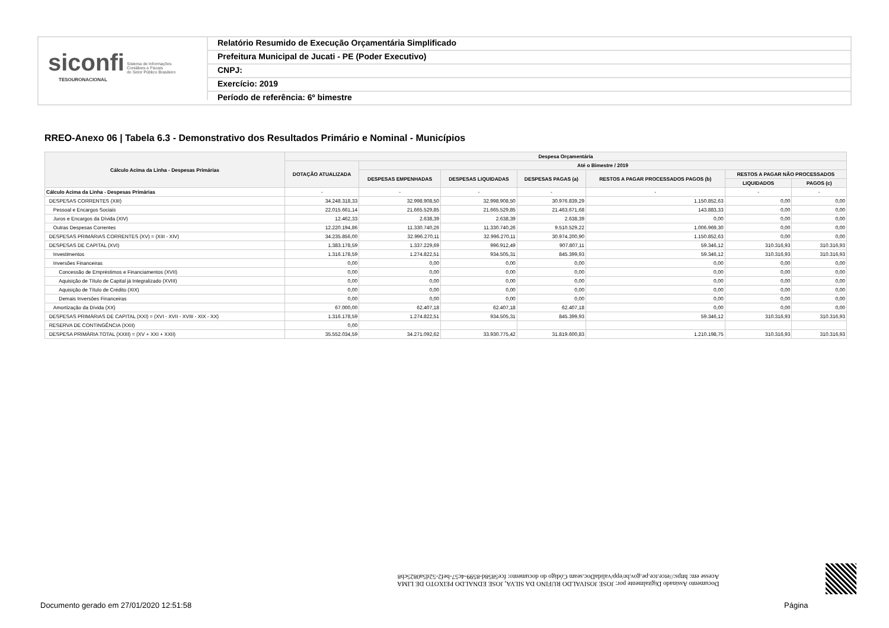siconfi Sistema de Informações
Contábeis e Fiscais
do Setor Público Brasileiro
TESOURONACIONAL
Relatório Resumido de Execução Orçamentária Simplificado
Prefeitura Municipal de Jucati - PE (Poder Executivo)
CNPJ:
Exercício: 2019
Período de referência: 6º bimestre
RREO-Anexo 06 | Tabela 6.3 - Demonstrativo dos Resultados Primário e Nominal - Municípios
| Cálculo Acima da Linha - Despesas Primárias | Despesa Orçamentária | | | | | | |
| --- | --- | --- | --- | --- | --- | --- | --- |
| | DOTAÇÃO ATUALIZADA | Até o Bimestre / 2019 | | | | | |
| | | DESPESAS EMPENHADAS | DESPESAS LIQUIDADAS | DESPESAS PAGAS (a) | RESTOS A PAGAR PROCESSADOS PAGOS (b) | RESTOS A PAGAR NÃO PROCESSADOS | |
| | | | | | | LIQUIDADOS | PAGOS (c) |
| Cálculo Acima da Linha - Despesas Primárias | - | - | - | - | - | - | - |
| DESPESAS CORRENTES (XIII) | 34.248.318,33 | 32.998.908,50 | 32.998.908,50 | 30.976.839,29 | 1.150.852,63 | 0,00 | 0,00 |
| Pessoal e Encargos Sociais | 22.015.661,14 | 21.665.529,85 | 21.665.529,85 | 21.463.671,68 | 143.883,33 | 0,00 | 0,00 |
| Juros e Encargos da Dívida (XIV) | 12.462,33 | 2.638,39 | 2.638,39 | 2.638,39 | 0,00 | 0,00 | 0,00 |
| Outras Despesas Correntes | 12.220.194,86 | 11.330.740,26 | 11.330.740,26 | 9.510.529,22 | 1.006.969,30 | 0,00 | 0,00 |
| DESPESAS PRIMÁRIAS CORRENTES (XV) = (XIII - XIV) | 34.235.856,00 | 32.996.270,11 | 32.996.270,11 | 30.974.200,90 | 1.150.852,63 | 0,00 | 0,00 |
| DESPESAS DE CAPITAL (XVI) | 1.383.178,59 | 1.337.229,69 | 996.912,49 | 907.807,11 | 59.346,12 | 310.316,93 | 310.316,93 |
| Investimentos | 1.316.178,59 | 1.274.822,51 | 934.505,31 | 845.399,93 | 59.346,12 | 310.316,93 | 310.316,93 |
| Inversões Financeiras | 0,00 | 0,00 | 0,00 | 0,00 | 0,00 | 0,00 | 0,00 |
| Concessão de Empréstimos e Financiamentos (XVII) | 0,00 | 0,00 | 0,00 | 0,00 | 0,00 | 0,00 | 0,00 |
| Aquisição de Título de Capital já Integralizado (XVIII) | 0,00 | 0,00 | 0,00 | 0,00 | 0,00 | 0,00 | 0,00 |
| Aquisição de Título de Crédito (XIX) | 0,00 | 0,00 | 0,00 | 0,00 | 0,00 | 0,00 | 0,00 |
| Demais Inversões Financeiras | 0,00 | 0,00 | 0,00 | 0,00 | 0,00 | 0,00 | 0,00 |
| Amortização da Dívida (XX) | 67.000,00 | 62.407,18 | 62.407,18 | 62.407,18 | 0,00 | 0,00 | 0,00 |
| DESPESAS PRIMÁRIAS DE CAPITAL (XXI) = (XVI - XVII - XVIII - XIX - XX) | 1.316.178,59 | 1.274.822,51 | 934.505,31 | 845.399,93 | 59.346,12 | 310.316,93 | 310.316,93 |
| RESERVA DE CONTINGÊNCIA (XXII) | 0,00 | | | | | | |
| DESPESA PRIMÁRIA TOTAL (XXIII) = (XV + XXI + XXII) | 35.552.034,59 | 34.271.092,62 | 33.930.775,42 | 31.819.600,83 | 1.210.198,75 | 310.316,93 | 310.316,93 |
Documento Assinado Digitalmente por: JOSE JOSIVALDO RUFINO DA SILVA, JOSE EDNALDO PEIXOTO DE LIMA
Acesse em: https://etce.tce.pe.gov.br/epp/validaDoc.seam Código do documento: fce5858d-8599-4c57-bef2-52d5a0825cb8
Documento gerado em 27/01/2020 12:51:58
Página